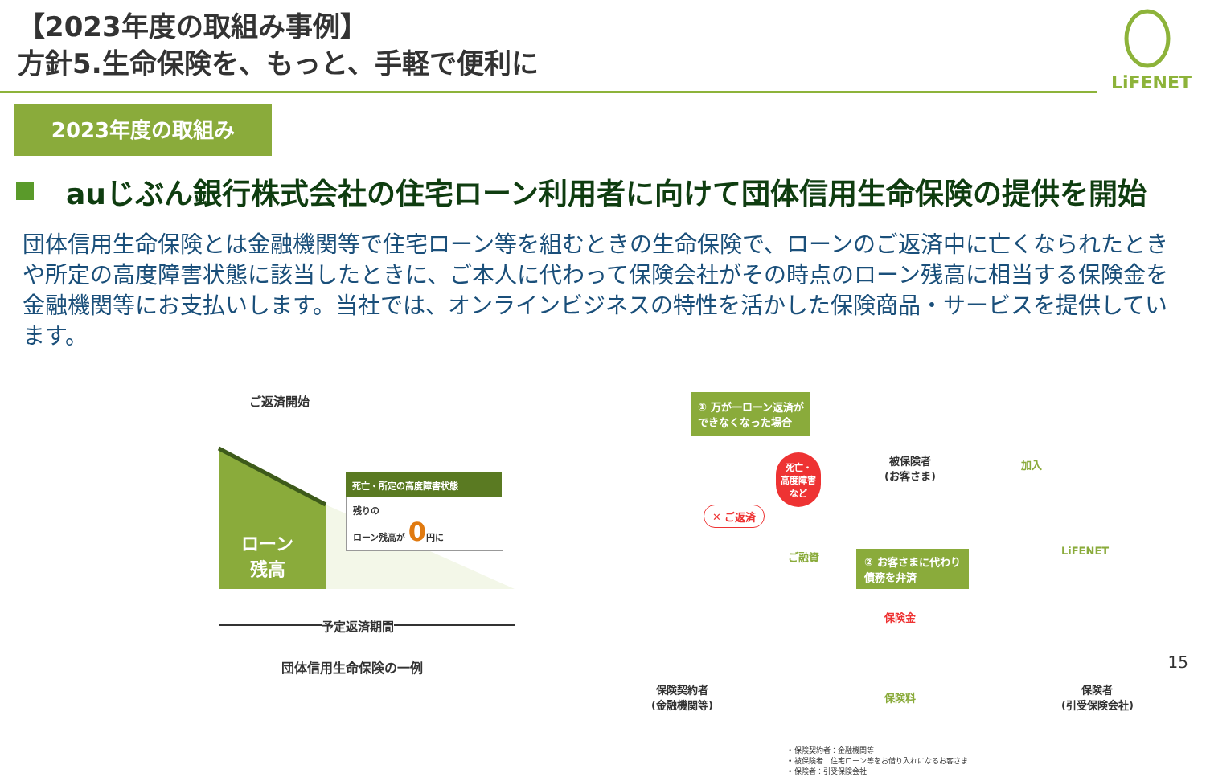【2023年度の取組み事例】
方針5.生命保険を、もっと、手軽で便利に
LiFENET
2023年度の取組み
auじぶん銀行株式会社の住宅ローン利用者に向けて団体信用生命保険の提供を開始
団体信用生命保険とは金融機関等で住宅ローン等を組むときの生命保険で、ローンのご返済中に亡くなられたときや所定の高度障害状態に該当したときに、ご本人に代わって保険会社がその時点のローン残高に相当する保険金を金融機関等にお支払いします。当社では、オンラインビジネスの特性を活かした保険商品・サービスを提供しています。
ご返済開始
ローン
残高
死亡・所定の高度障害状態
残りの
ローン残高が 0円に
予定返済期間
団体信用生命保険の一例
① 万が一ローン返済が
できなくなった場合
死亡・
高度障害
など
被保険者
(お客さま)
加入
✕ ご返済
ご融資
② お客さまに代わり
債務を弁済
LiFENET
保険金
保険料
保険契約者
(金融機関等)
保険者
(引受保険会社)
• 保険契約者：金融機関等
• 被保険者：住宅ローン等をお借り入れになるお客さま
• 保険者：引受保険会社
15